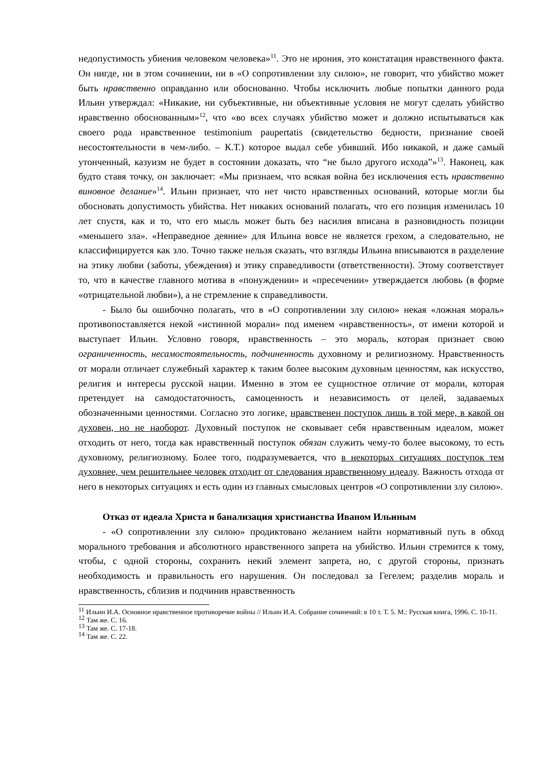недопустимость убиения человеком человека»<sup>11</sup>. Это не ирония, это констатация нравственного факта. Он нигде, ни в этом сочинении, ни в «О сопротивлении злу силою», не говорит, что убийство может быть нравственно оправданно или обоснованно. Чтобы исключить любые попытки данного рода Ильин утверждал: «Никакие, ни субъективные, ни объективные условия не могут сделать убийство нравственно обоснованным»<sup>12</sup>, что «во всех случаях убийство может и должно испытываться как своего рода нравственное testimonium paupertatis (свидетельство бедности, признание своей несостоятельности в чем-либо. – К.Т.) которое выдал себе убивший. Ибо никакой, и даже самый утонченный, казуизм не будет в состоянии доказать, что “не было другого исхода”»<sup>13</sup>. Наконец, как будто ставя точку, он заключает: «Мы признаем, что всякая война без исключения есть нравственно виновное делание»<sup>14</sup>. Ильин признает, что нет чисто нравственных оснований, которые могли бы обосновать допустимость убийства. Нет никаких оснований полагать, что его позиция изменилась 10 лет спустя, как и то, что его мысль может быть без насилия вписана в разновидность позиции «меньшего зла». «Неправедное деяние» для Ильина вовсе не является грехом, а следовательно, не классифицируется как зло. Точно также нельзя сказать, что взгляды Ильина вписываются в разделение на этику любви (заботы, убеждения) и этику справедливости (ответственности). Этому соответствует то, что в качестве главного мотива в «понуждении» и «пресечении» утверждается любовь (в форме «отрицательной любви»), а не стремление к справедливости.
- Было бы ошибочно полагать, что в «О сопротивлении злу силою» некая «ложная мораль» противопоставляется некой «истинной морали» под именем «нравственность», от имени которой и выступает Ильин. Условно говоря, нравственность – это мораль, которая признает свою ограниченность, несамостоятельность, подчиненность духовному и религиозному. Нравственность от морали отличает служебный характер к таким более высоким духовным ценностям, как искусство, религия и интересы русской нации. Именно в этом ее сущностное отличие от морали, которая претендует на самодостаточность, самоценность и независимость от целей, задаваемых обозначенными ценностями. Согласно это логике, нравственен поступок лишь в той мере, в какой он духовен, но не наоборот. Духовный поступок не сковывает себя нравственным идеалом, может отходить от него, тогда как нравственный поступок обязан служить чему-то более высокому, то есть духовному, религиозному. Более того, подразумевается, что в некоторых ситуациях поступок тем духовнее, чем решительнее человек отходит от следования нравственному идеалу. Важность отхода от него в некоторых ситуациях и есть один из главных смысловых центров «О сопротивлении злу силою».
Отказ от идеала Христа и банализация христианства Иваном Ильиным
- «О сопротивлении злу силою» продиктовано желанием найти нормативный путь в обход морального требования и абсолютного нравственного запрета на убийство. Ильин стремится к тому, чтобы, с одной стороны, сохранить некий элемент запрета, но, с другой стороны, признать необходимость и правильность его нарушения. Он последовал за Гегелем; разделив мораль и нравственность, сблизив и подчинив нравственность
<sup>11</sup> Ильин И.А. Основное нравственное противоречие войны // Ильин И.А. Собрание сочинений: в 10 т. Т. 5. М.: Русская книга, 1996. С. 10-11.
<sup>12</sup> Там же. С. 16.
<sup>13</sup> Там же. С. 17-18.
<sup>14</sup> Там же. С. 22.